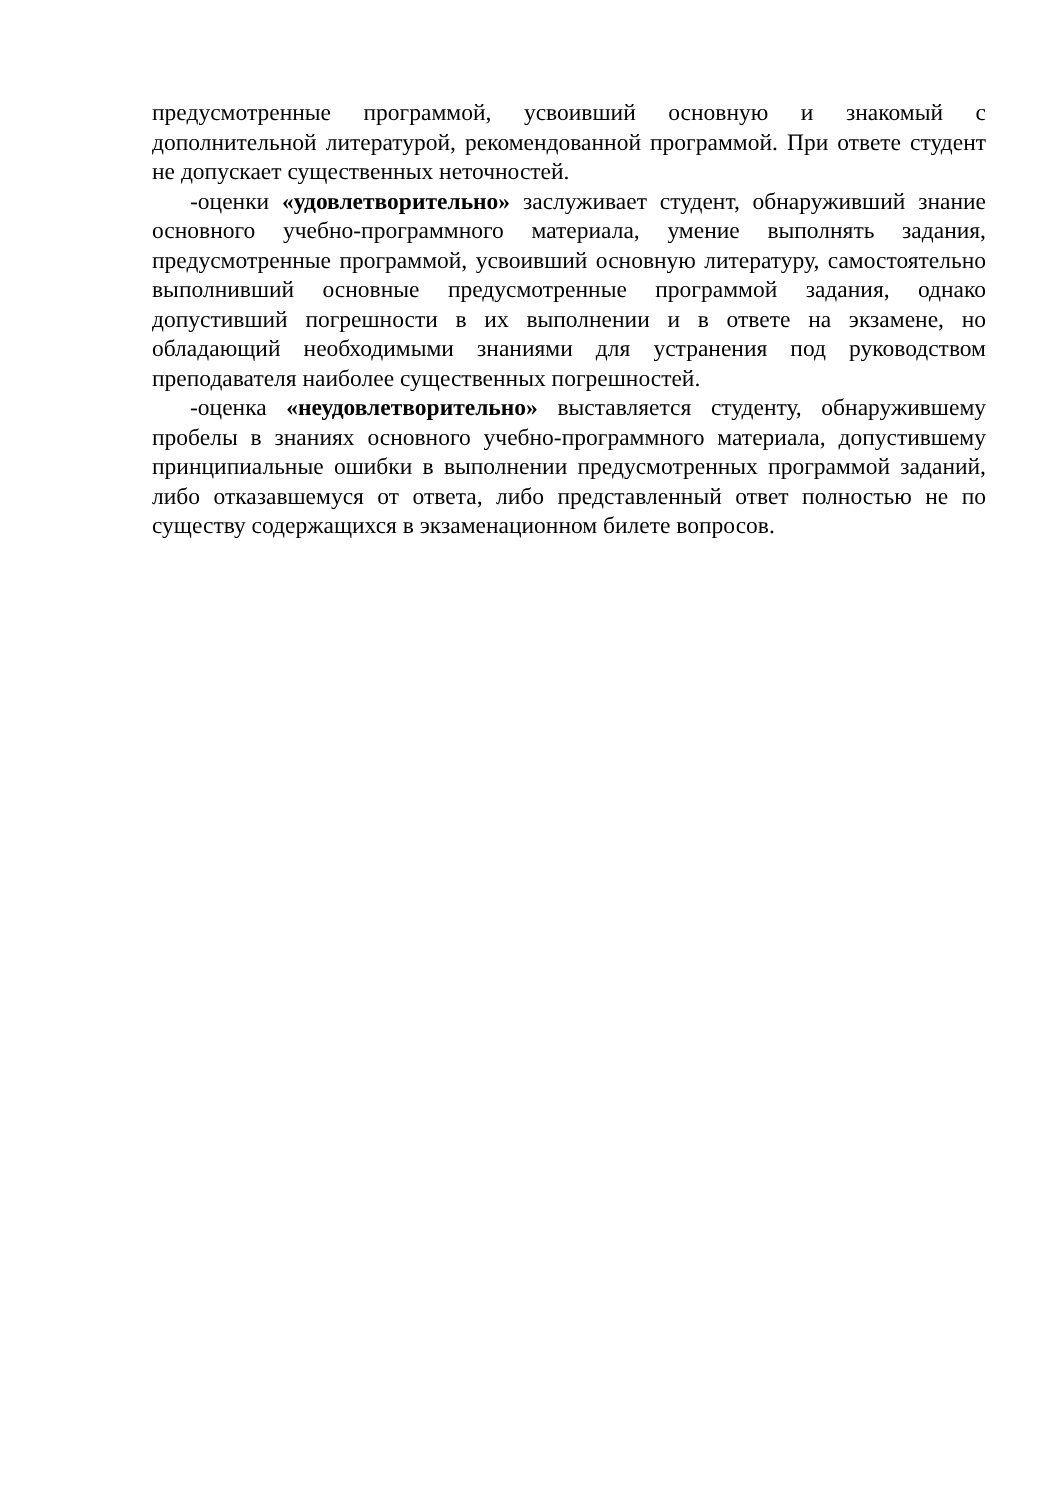предусмотренные программой, усвоивший основную и знакомый с дополнительной литературой, рекомендованной программой. При ответе студент не допускает существенных неточностей.
-оценки «удовлетворительно» заслуживает студент, обнаруживший знание основного учебно-программного материала, умение выполнять задания, предусмотренные программой, усвоивший основную литературу, самостоятельно выполнивший основные предусмотренные программой задания, однако допустивший погрешности в их выполнении и в ответе на экзамене, но обладающий необходимыми знаниями для устранения под руководством преподавателя наиболее существенных погрешностей.
-оценка «неудовлетворительно» выставляется студенту, обнаружившему пробелы в знаниях основного учебно-программного материала, допустившему принципиальные ошибки в выполнении предусмотренных программой заданий, либо отказавшемуся от ответа, либо представленный ответ полностью не по существу содержащихся в экзаменационном билете вопросов.